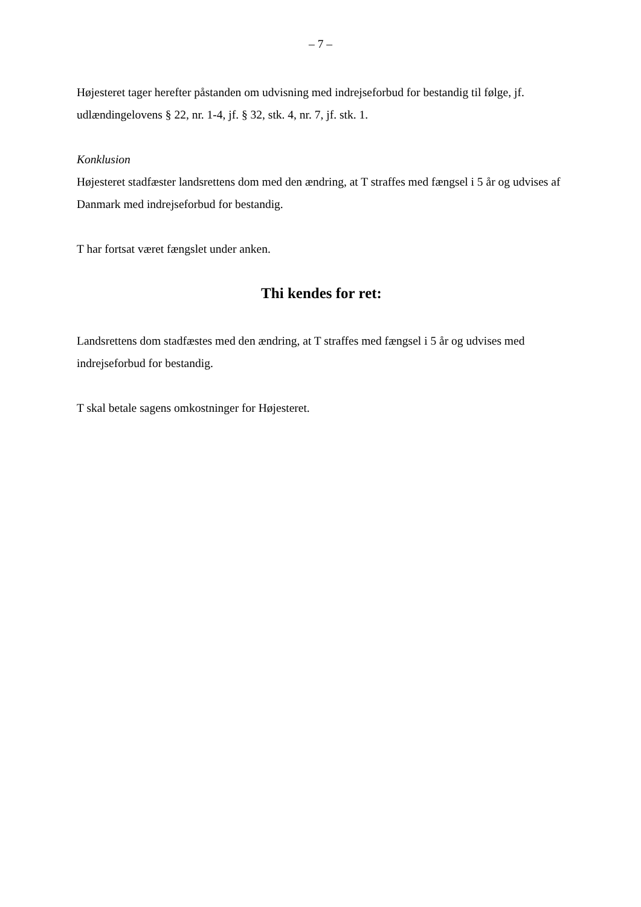– 7 –
Højesteret tager herefter påstanden om udvisning med indrejseforbud for bestandig til følge, jf. udlændingelovens § 22, nr. 1-4, jf. § 32, stk. 4, nr. 7, jf. stk. 1.
Konklusion
Højesteret stadfæster landsrettens dom med den ændring, at T straffes med fængsel i 5 år og udvises af Danmark med indrejseforbud for bestandig.
T har fortsat været fængslet under anken.
Thi kendes for ret:
Landsrettens dom stadfæstes med den ændring, at T straffes med fængsel i 5 år og udvises med indrejseforbud for bestandig.
T skal betale sagens omkostninger for Højesteret.